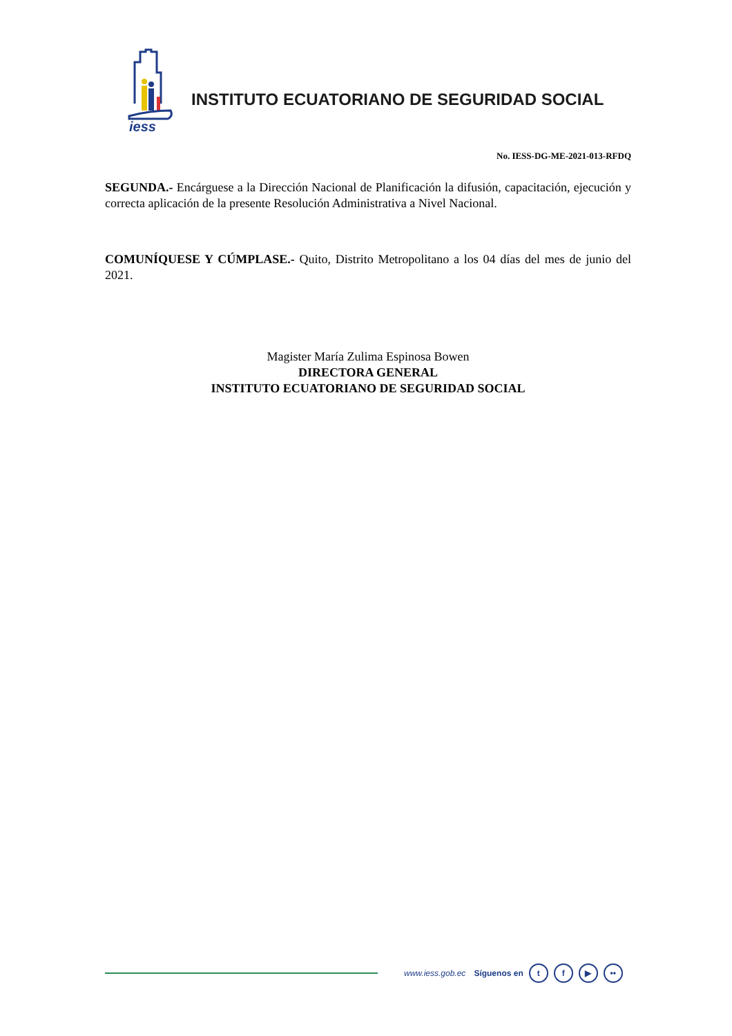iess
INSTITUTO ECUATORIANO DE SEGURIDAD SOCIAL
No. IESS-DG-ME-2021-013-RFDQ
SEGUNDA.- Encárguese a la Dirección Nacional de Planificación la difusión, capacitación, ejecución y correcta aplicación de la presente Resolución Administrativa a Nivel Nacional.
COMUNÍQUESE Y CÚMPLASE.- Quito, Distrito Metropolitano a los 04 días del mes de junio del 2021.
Magister María Zulima Espinosa Bowen
DIRECTORA GENERAL
INSTITUTO ECUATORIANO DE SEGURIDAD SOCIAL
www.iess.gob.ec Síguenos en t f ▶ ••